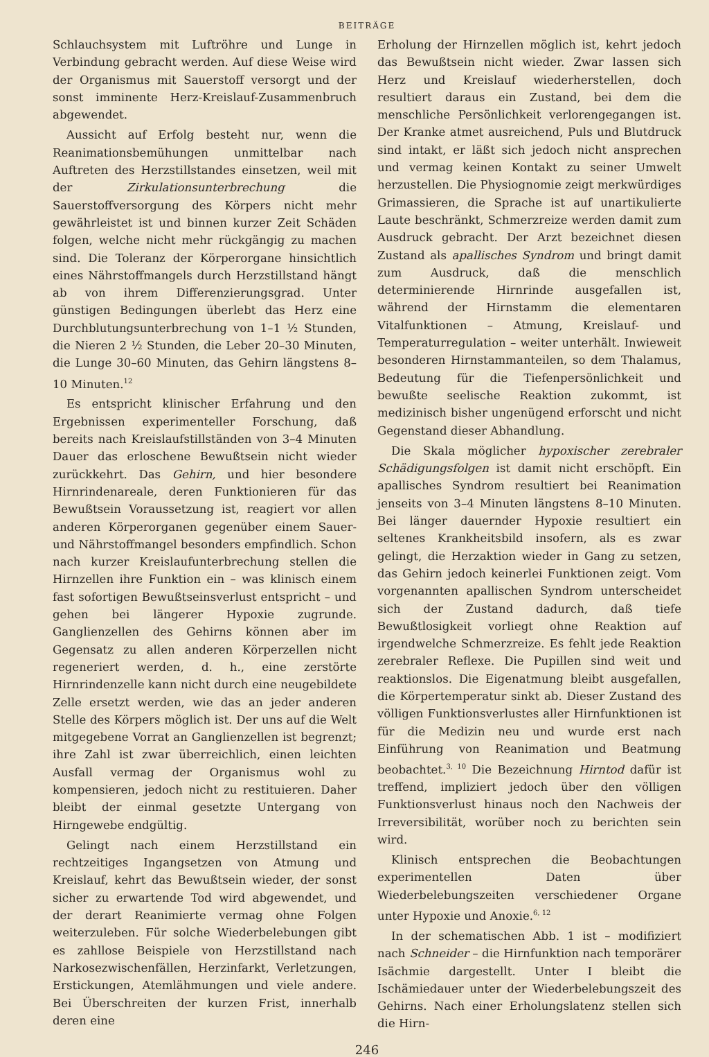BEITRÄGE
Schlauchsystem mit Luftröhre und Lunge in Verbindung gebracht werden. Auf diese Weise wird der Organismus mit Sauerstoff versorgt und der sonst imminente Herz-Kreislauf-Zusammenbruch abgewendet.
Aussicht auf Erfolg besteht nur, wenn die Reanimationsbemühungen unmittelbar nach Auftreten des Herzstillstandes einsetzen, weil mit der Zirkulationsunterbrechung die Sauerstoffversorgung des Körpers nicht mehr gewährleistet ist und binnen kurzer Zeit Schäden folgen, welche nicht mehr rückgängig zu machen sind. Die Toleranz der Körperorgane hinsichtlich eines Nährstoffmangels durch Herzstillstand hängt ab von ihrem Differenzierungsgrad. Unter günstigen Bedingungen überlebt das Herz eine Durchblutungsunterbrechung von 1–1 ½ Stunden, die Nieren 2 ½ Stunden, die Leber 20–30 Minuten, die Lunge 30–60 Minuten, das Gehirn längstens 8–10 Minuten.<sup>12</sup>
Es entspricht klinischer Erfahrung und den Ergebnissen experimenteller Forschung, daß bereits nach Kreislaufstillständen von 3–4 Minuten Dauer das erloschene Bewußtsein nicht wieder zurückkehrt. Das Gehirn, und hier besondere Hirnrindenareale, deren Funktionieren für das Bewußtsein Voraussetzung ist, reagiert vor allen anderen Körperorganen gegenüber einem Sauer- und Nährstoffmangel besonders empfindlich. Schon nach kurzer Kreislaufunterbrechung stellen die Hirnzellen ihre Funktion ein – was klinisch einem fast sofortigen Bewußtseinsverlust entspricht – und gehen bei längerer Hypoxie zugrunde. Ganglienzellen des Gehirns können aber im Gegensatz zu allen anderen Körperzellen nicht regeneriert werden, d. h., eine zerstörte Hirnrindenzelle kann nicht durch eine neugebildete Zelle ersetzt werden, wie das an jeder anderen Stelle des Körpers möglich ist. Der uns auf die Welt mitgegebene Vorrat an Ganglienzellen ist begrenzt; ihre Zahl ist zwar überreichlich, einen leichten Ausfall vermag der Organismus wohl zu kompensieren, jedoch nicht zu restituieren. Daher bleibt der einmal gesetzte Untergang von Hirngewebe endgültig.
Gelingt nach einem Herzstillstand ein rechtzeitiges Ingangsetzen von Atmung und Kreislauf, kehrt das Bewußtsein wieder, der sonst sicher zu erwartende Tod wird abgewendet, und der derart Reanimierte vermag ohne Folgen weiterzuleben. Für solche Wiederbelebungen gibt es zahllose Beispiele von Herzstillstand nach Narkosezwischenfällen, Herzinfarkt, Verletzungen, Erstickungen, Atemlähmungen und viele andere. Bei Überschreiten der kurzen Frist, innerhalb deren eine
Erholung der Hirnzellen möglich ist, kehrt jedoch das Bewußtsein nicht wieder. Zwar lassen sich Herz und Kreislauf wiederherstellen, doch resultiert daraus ein Zustand, bei dem die menschliche Persönlichkeit verlorengegangen ist. Der Kranke atmet ausreichend, Puls und Blutdruck sind intakt, er läßt sich jedoch nicht ansprechen und vermag keinen Kontakt zu seiner Umwelt herzustellen. Die Physiognomie zeigt merkwürdiges Grimassieren, die Sprache ist auf unartikulierte Laute beschränkt, Schmerzreize werden damit zum Ausdruck gebracht. Der Arzt bezeichnet diesen Zustand als apallisches Syndrom und bringt damit zum Ausdruck, daß die menschlich determinierende Hirnrinde ausgefallen ist, während der Hirnstamm die elementaren Vitalfunktionen – Atmung, Kreislauf- und Temperaturregulation – weiter unterhält. Inwieweit besonderen Hirnstammanteilen, so dem Thalamus, Bedeutung für die Tiefenpersönlichkeit und bewußte seelische Reaktion zukommt, ist medizinisch bisher ungenügend erforscht und nicht Gegenstand dieser Abhandlung.
Die Skala möglicher hypoxischer zerebraler Schädigungsfolgen ist damit nicht erschöpft. Ein apallisches Syndrom resultiert bei Reanimation jenseits von 3–4 Minuten längstens 8–10 Minuten. Bei länger dauernder Hypoxie resultiert ein seltenes Krankheitsbild insofern, als es zwar gelingt, die Herzaktion wieder in Gang zu setzen, das Gehirn jedoch keinerlei Funktionen zeigt. Vom vorgenannten apallischen Syndrom unterscheidet sich der Zustand dadurch, daß tiefe Bewußtlosigkeit vorliegt ohne Reaktion auf irgendwelche Schmerzreize. Es fehlt jede Reaktion zerebraler Reflexe. Die Pupillen sind weit und reaktionslos. Die Eigenatmung bleibt ausgefallen, die Körpertemperatur sinkt ab. Dieser Zustand des völligen Funktionsverlustes aller Hirnfunktionen ist für die Medizin neu und wurde erst nach Einführung von Reanimation und Beatmung beobachtet.<sup>3, 10</sup> Die Bezeichnung Hirntod dafür ist treffend, impliziert jedoch über den völligen Funktionsverlust hinaus noch den Nachweis der Irreversibilität, worüber noch zu berichten sein wird.
Klinisch entsprechen die Beobachtungen experimentellen Daten über Wiederbelebungszeiten verschiedener Organe unter Hypoxie und Anoxie.<sup>6, 12</sup>
In der schematischen Abb. 1 ist – modifiziert nach Schneider – die Hirnfunktion nach temporärer Isächmie dargestellt. Unter I bleibt die Ischämiedauer unter der Wiederbelebungszeit des Gehirns. Nach einer Erholungslatenz stellen sich die Hirn-
246